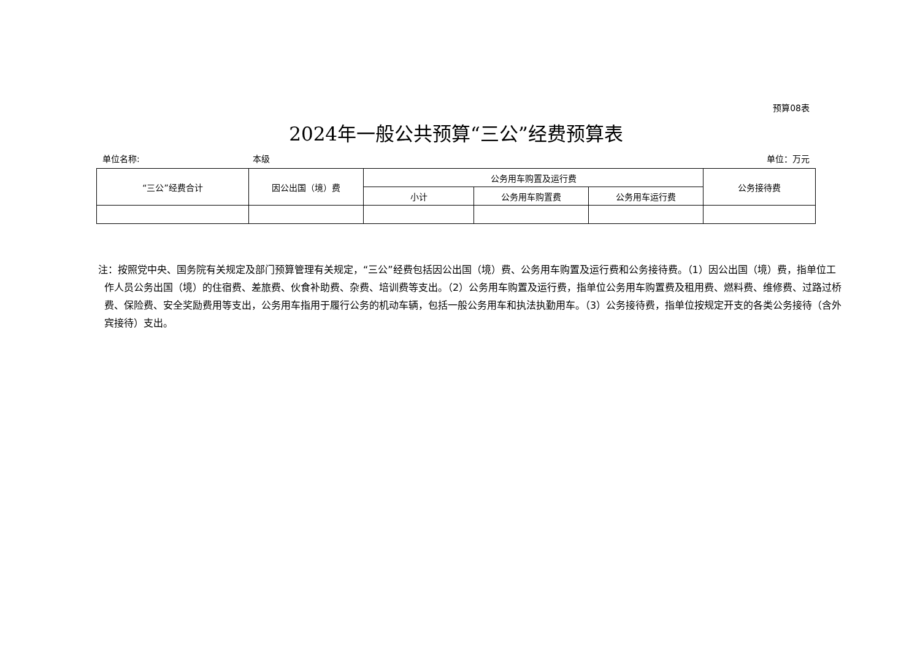预算08表
2024年一般公共预算“三公”经费预算表
单位名称: 本级 单位：万元
| “三公”经费合计 | 因公出国（境）费 | 公务用车购置及运行费 | | | 公务接待费 |
| --- | --- | --- | --- | --- | --- |
| | | 小计 | 公务用车购置费 | 公务用车运行费 | |
注：按照党中央、国务院有关规定及部门预算管理有关规定，“三公”经费包括因公出国（境）费、公务用车购置及运行费和公务接待费。（1）因公出国（境）费，指单位工作人员公务出国（境）的住宿费、差旅费、伙食补助费、杂费、培训费等支出。（2）公务用车购置及运行费，指单位公务用车购置费及租用费、燃料费、维修费、过路过桥费、保险费、安全奖励费用等支出，公务用车指用于履行公务的机动车辆，包括一般公务用车和执法执勤用车。（3）公务接待费，指单位按规定开支的各类公务接待（含外宾接待）支出。